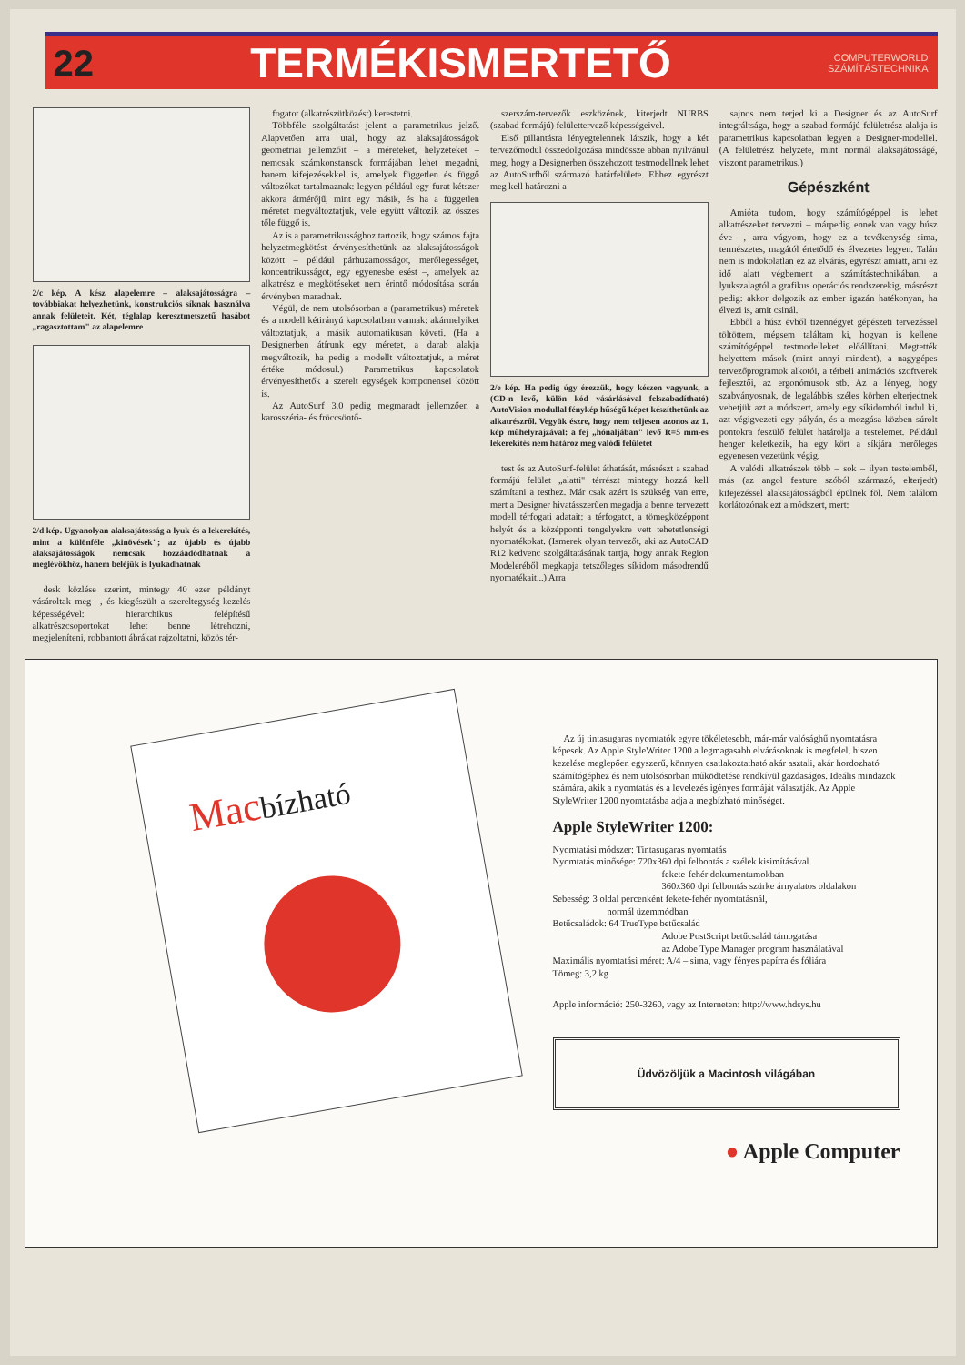22 TERMÉKISMERTETŐ COMPUTERWORLD
SZÁMÍTÁSTECHNIKA
2/c kép. A kész alapelemre – alaksajátosságra – továbbiakat helyezhetünk, konstrukciós síknak használva annak felületeit. Két, téglalap keresztmetszetű hasábot „ragasztottam" az alapelemre
2/d kép. Ugyanolyan alaksajátosság a lyuk és a lekerekítés, mint a különféle „kinövések"; az újabb és újabb alaksajátosságok nemcsak hozzáadódhatnak a meglévőkhöz, hanem beléjük is lyukadhatnak
desk közlése szerint, mintegy 40 ezer példányt vásároltak meg –, és kiegészült a szereltegység-kezelés képességével: hierarchikus felépítésű alkatrészcsoportokat lehet benne létrehozni, megjeleníteni, robbantott ábrákat rajzoltatni, közös tér-
fogatot (alkatrészütközést) kerestetni.
Többféle szolgáltatást jelent a parametrikus jelző. Alapvetően arra utal, hogy az alaksajátosságok geometriai jellemzőit – a méreteket, helyzeteket – nemcsak számkonstansok formájában lehet megadni, hanem kifejezésekkel is, amelyek független és függő változókat tartalmaznak: legyen például egy furat kétszer akkora átmérőjű, mint egy másik, és ha a független méretet megváltoztatjuk, vele együtt változik az összes tőle függő is.
Az is a parametrikussághoz tartozik, hogy számos fajta helyzetmegkötést érvényesíthetünk az alaksajátosságok között – például párhuzamosságot, merőlegességet, koncentrikusságot, egy egyenesbe esést –, amelyek az alkatrész e megkötéseket nem érintő módosítása során érvényben maradnak.
Végül, de nem utolsósorban a (parametrikus) méretek és a modell kétirányú kapcsolatban vannak: akármelyiket változtatjuk, a másik automatikusan követi. (Ha a Designerben átírunk egy méretet, a darab alakja megváltozik, ha pedig a modellt változtatjuk, a méret értéke módosul.) Parametrikus kapcsolatok érvényesíthetők a szerelt egységek komponensei között is.
Az AutoSurf 3.0 pedig megmaradt jellemzően a karosszéria- és fröccsöntő-
szerszám-tervezők eszközének, kiterjedt NURBS (szabad formájú) felülettervező képességeivel.
Első pillantásra lényegtelennek látszik, hogy a két tervezőmodul összedolgozása mindössze abban nyilvánul meg, hogy a Designerben összehozott testmodellnek lehet az AutoSurfből származó határfelülete. Ehhez egyrészt meg kell határozni a
2/e kép. Ha pedig úgy érezzük, hogy készen vagyunk, a (CD-n levő, külön kód vásárlásával felszabadítható) AutoVision modullal fénykép hűségű képet készíthetünk az alkatrészről. Vegyük észre, hogy nem teljesen azonos az 1. kép műhelyrajzával: a fej „hónaljában" levő R=5 mm-es lekerekítés nem határoz meg valódi felületet
test és az AutoSurf-felület áthatását, másrészt a szabad formájú felület „alatti" térrészt mintegy hozzá kell számítani a testhez. Már csak azért is szükség van erre, mert a Designer hivatásszerűen megadja a benne tervezett modell térfogati adatait: a térfogatot, a tömegközéppont helyét és a középponti tengelyekre vett tehetetlenségi nyomatékokat. (Ismerek olyan tervezőt, aki az AutoCAD R12 kedvenc szolgáltatásának tartja, hogy annak Region Modeleréből megkapja tetszőleges síkidom másodrendű nyomatékait...) Arra
sajnos nem terjed ki a Designer és az AutoSurf integráltsága, hogy a szabad formájú felületrész alakja is parametrikus kapcsolatban legyen a Designer-modellel. (A felületrész helyzete, mint normál alaksajátosságé, viszont parametrikus.)
Gépészként
Amióta tudom, hogy számítógéppel is lehet alkatrészeket tervezni – márpedig ennek van vagy húsz éve –, arra vágyom, hogy ez a tevékenység sima, természetes, magától értetődő és élvezetes legyen. Talán nem is indokolatlan ez az elvárás, egyrészt amiatt, ami ez idő alatt végbement a számítástechnikában, a lyukszalagtól a grafikus operációs rendszerekig, másrészt pedig: akkor dolgozik az ember igazán hatékonyan, ha élvezi is, amit csinál.
Ebből a húsz évből tizennégyet gépészeti tervezéssel töltöttem, mégsem találtam ki, hogyan is kellene számítógéppel testmodelleket előállítani. Megtették helyettem mások (mint annyi mindent), a nagygépes tervezőprogramok alkotói, a térbeli animációs szoftverek fejlesztői, az ergonómusok stb. Az a lényeg, hogy szabványosnak, de legalábbis széles körben elterjedtnek vehetjük azt a módszert, amely egy síkidomból indul ki, azt végigvezeti egy pályán, és a mozgása közben súrolt pontokra feszülő felület határolja a testelemet. Például henger keletkezik, ha egy kört a síkjára merőleges egyenesen vezetünk végig.
A valódi alkatrészek több – sok – ilyen testelemből, más (az angol feature szóból származó, elterjedt) kifejezéssel alaksajátosságból épülnek föl. Nem találom korlátozónak ezt a módszert, mert:
Macbízható
Az új tintasugaras nyomtatók egyre tökéletesebb, már-már valósághű nyomtatásra képesek. Az Apple StyleWriter 1200 a legmagasabb elvárásoknak is megfelel, hiszen kezelése meglepően egyszerű, könnyen csatlakoztatható akár asztali, akár hordozható számítógéphez és nem utolsósorban működtetése rendkívül gazdaságos. Ideális mindazok számára, akik a nyomtatás és a levelezés igényes formáját választják. Az Apple StyleWriter 1200 nyomtatásba adja a megbízható minőséget.
Apple StyleWriter 1200:
Nyomtatási módszer: Tintasugaras nyomtatás
Nyomtatás minősége: 720x360 dpi felbontás a szélek kisimításával
fekete-fehér dokumentumokban
360x360 dpi felbontás szürke árnyalatos oldalakon
Sebesség: 3 oldal percenként fekete-fehér nyomtatásnál,
normál üzemmódban
Betűcsaládok: 64 TrueType betűcsalád
Adobe PostScript betűcsalád támogatása
az Adobe Type Manager program használatával
Maximális nyomtatási méret: A/4 – sima, vagy fényes papírra és fóliára
Tömeg: 3,2 kg
Apple információ: 250-3260, vagy az Interneten: http://www.hdsys.hu
Üdvözöljük a Macintosh világában
● Apple Computer